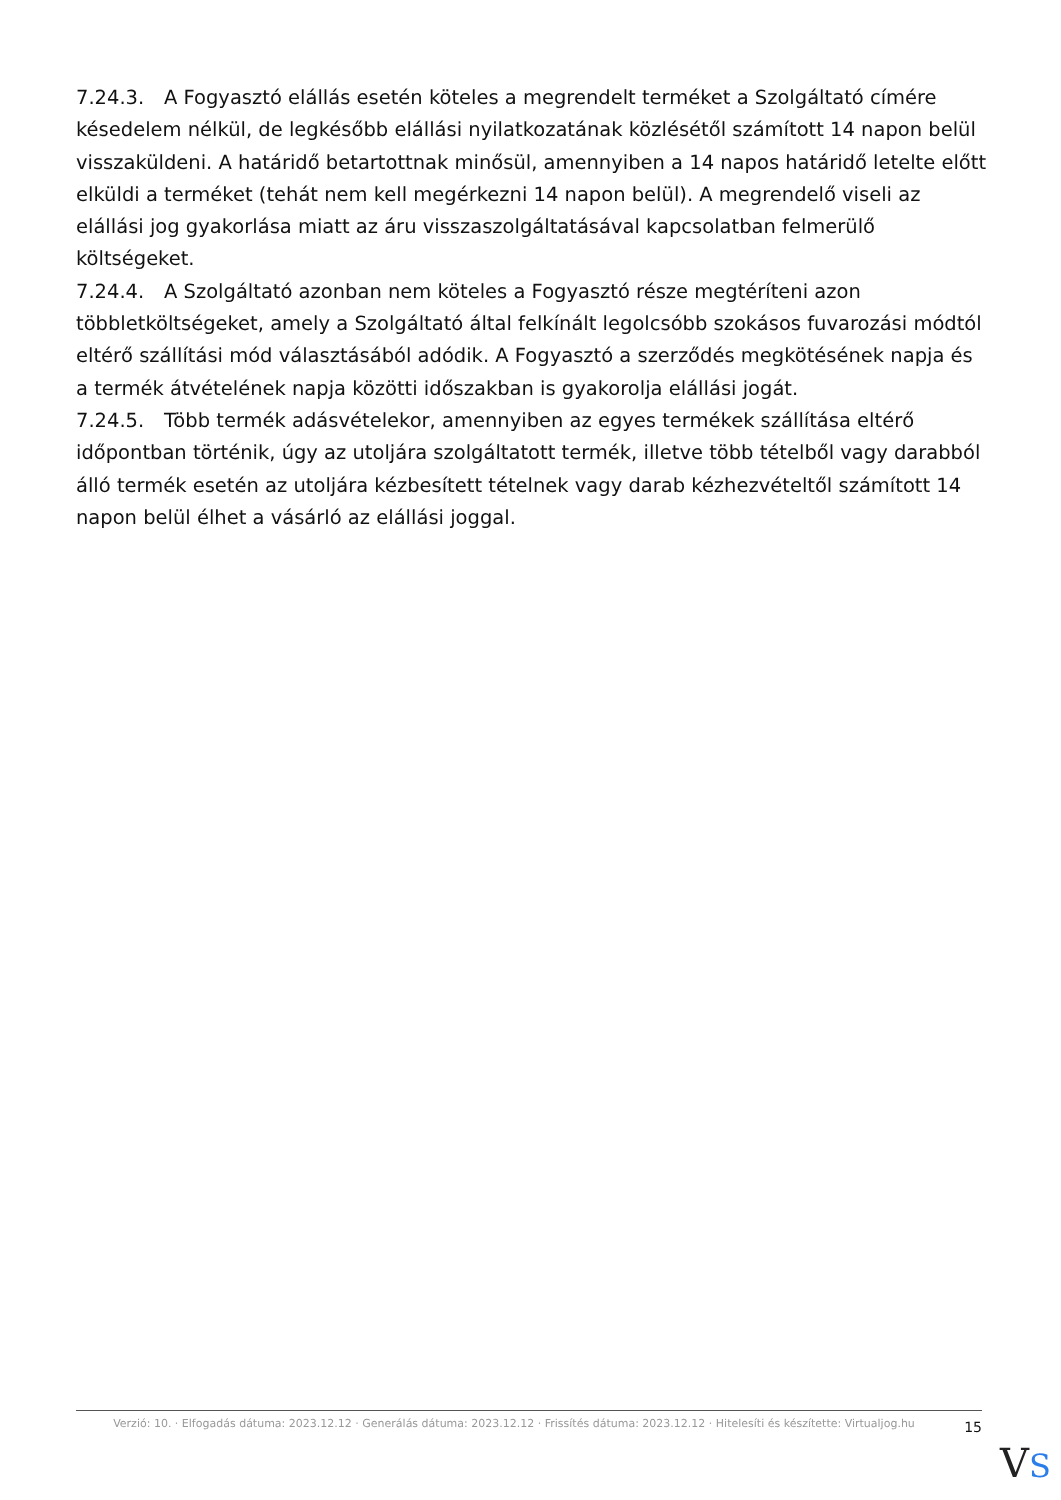7.24.3. A Fogyasztó elállás esetén köteles a megrendelt terméket a Szolgáltató címére késedelem nélkül, de legkésőbb elállási nyilatkozatának közlésétől számított 14 napon belül visszaküldeni. A határidő betartottnak minősül, amennyiben a 14 napos határidő letelte előtt elküldi a terméket (tehát nem kell megérkezni 14 napon belül). A megrendelő viseli az elállási jog gyakorlása miatt az áru visszaszolgáltatásával kapcsolatban felmerülő költségeket.
7.24.4. A Szolgáltató azonban nem köteles a Fogyasztó része megtéríteni azon többletköltségeket, amely a Szolgáltató által felkínált legolcsóbb szokásos fuvarozási módtól eltérő szállítási mód választásából adódik. A Fogyasztó a szerződés megkötésének napja és a termék átvételének napja közötti időszakban is gyakorolja elállási jogát.
7.24.5. Több termék adásvételekor, amennyiben az egyes termékek szállítása eltérő időpontban történik, úgy az utoljára szolgáltatott termék, illetve több tételből vagy darabból álló termék esetén az utoljára kézbesített tételnek vagy darab kézhezvételtől számított 14 napon belül élhet a vásárló az elállási joggal.
Verzió: 10. · Elfogadás dátuma: 2023.12.12 · Generálás dátuma: 2023.12.12 · Frissítés dátuma: 2023.12.12 · Hitelesíti és készítette: Virtualjog.hu
15
VS